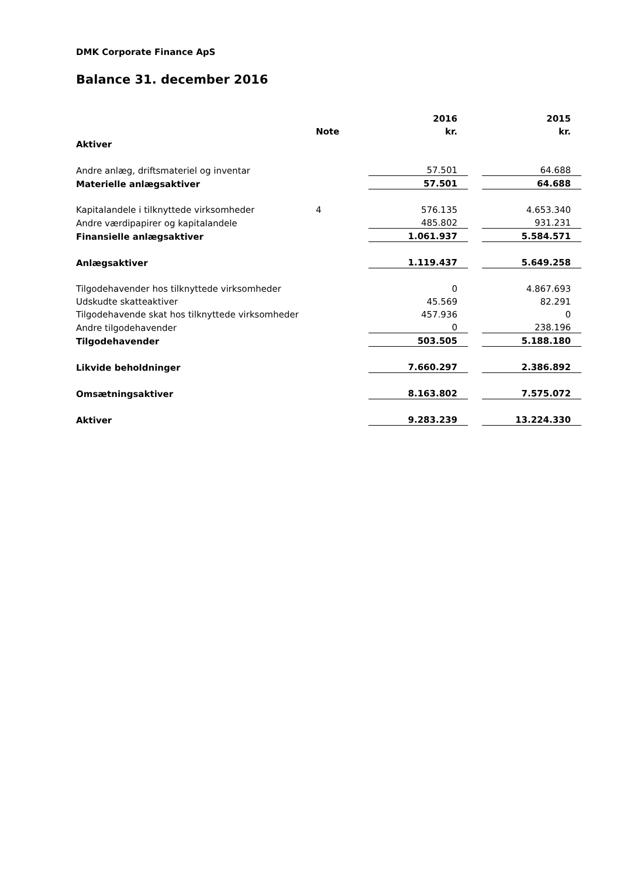DMK Corporate Finance ApS
Balance 31. december 2016
| | | 2016 | | 2015 |
| --- | --- | --- | --- | --- |
| | Note | kr. | | kr. |
| Aktiver | | | | |
| Andre anlæg, driftsmateriel og inventar | | 57.501 | | 64.688 |
| Materielle anlægsaktiver | | 57.501 | | 64.688 |
| Kapitalandele i tilknyttede virksomheder | 4 | 576.135 | | 4.653.340 |
| Andre værdipapirer og kapitalandele | | 485.802 | | 931.231 |
| Finansielle anlægsaktiver | | 1.061.937 | | 5.584.571 |
| Anlægsaktiver | | 1.119.437 | | 5.649.258 |
| Tilgodehavender hos tilknyttede virksomheder | | 0 | | 4.867.693 |
| Udskudte skatteaktiver | | 45.569 | | 82.291 |
| Tilgodehavende skat hos tilknyttede virksomheder | | 457.936 | | 0 |
| Andre tilgodehavender | | 0 | | 238.196 |
| Tilgodehavender | | 503.505 | | 5.188.180 |
| Likvide beholdninger | | 7.660.297 | | 2.386.892 |
| Omsætningsaktiver | | 8.163.802 | | 7.575.072 |
| Aktiver | | 9.283.239 | | 13.224.330 |